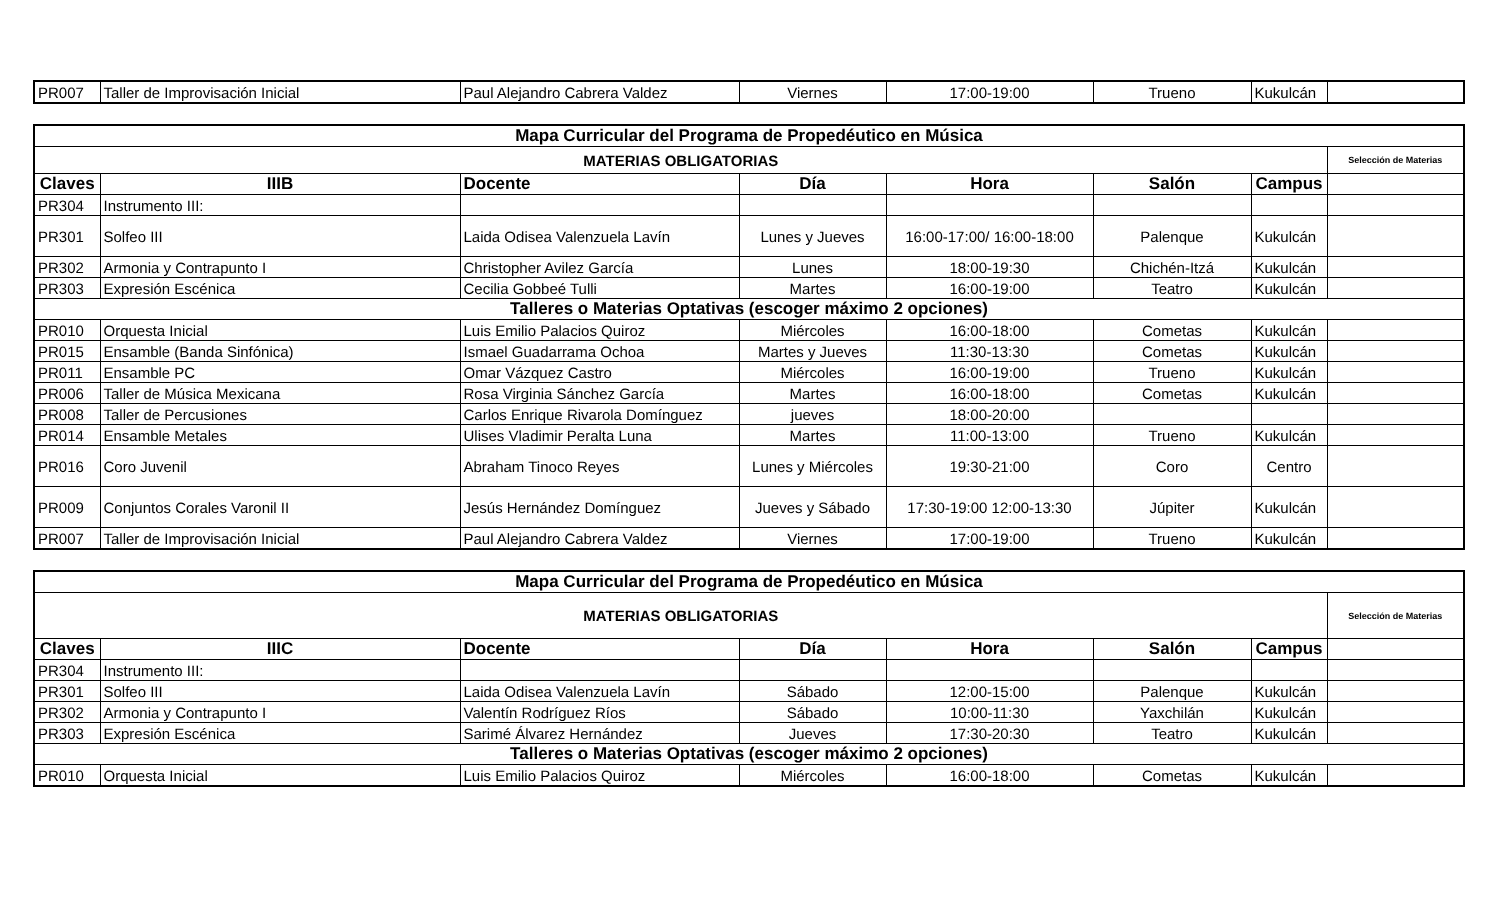| PR007 | Taller de Improvisación Inicial | Paul Alejandro Cabrera Valdez | Viernes | 17:00-19:00 | Trueno | Kukulcán | |
| Mapa Curricular del Programa de Propedéutico en Música | | | | | | | |
| MATERIAS OBLIGATORIAS | | | | | | | Selección de Materias |
| Claves | IIIB | Docente | Día | Hora | Salón | Campus | |
| PR304 | Instrumento III: | | | | | | |
| PR301 | Solfeo III | Laida Odisea Valenzuela Lavín | Lunes y Jueves | 16:00-17:00/ 16:00-18:00 | Palenque | Kukulcán | |
| PR302 | Armonia y Contrapunto I | Christopher Avilez García | Lunes | 18:00-19:30 | Chichén-Itzá | Kukulcán | |
| PR303 | Expresión Escénica | Cecilia Gobbeé Tulli | Martes | 16:00-19:00 | Teatro | Kukulcán | |
| Talleres o Materias Optativas (escoger máximo 2 opciones) | | | | | | | |
| PR010 | Orquesta Inicial | Luis Emilio Palacios Quiroz | Miércoles | 16:00-18:00 | Cometas | Kukulcán | |
| PR015 | Ensamble (Banda Sinfónica) | Ismael Guadarrama Ochoa | Martes y Jueves | 11:30-13:30 | Cometas | Kukulcán | |
| PR011 | Ensamble PC | Omar Vázquez Castro | Miércoles | 16:00-19:00 | Trueno | Kukulcán | |
| PR006 | Taller de Música Mexicana | Rosa Virginia Sánchez García | Martes | 16:00-18:00 | Cometas | Kukulcán | |
| PR008 | Taller de Percusiones | Carlos Enrique Rivarola Domínguez | jueves | 18:00-20:00 | | | |
| PR014 | Ensamble Metales | Ulises Vladimir Peralta Luna | Martes | 11:00-13:00 | Trueno | Kukulcán | |
| PR016 | Coro Juvenil | Abraham Tinoco Reyes | Lunes y Miércoles | 19:30-21:00 | Coro | Centro | |
| PR009 | Conjuntos Corales Varonil II | Jesús Hernández Domínguez | Jueves y Sábado | 17:30-19:00 12:00-13:30 | Júpiter | Kukulcán | |
| PR007 | Taller de Improvisación Inicial | Paul Alejandro Cabrera Valdez | Viernes | 17:00-19:00 | Trueno | Kukulcán | |
| Mapa Curricular del Programa de Propedéutico en Música | | | | | | | |
| MATERIAS OBLIGATORIAS | | | | | | | Selección de Materias |
| Claves | IIIC | Docente | Día | Hora | Salón | Campus | |
| PR304 | Instrumento III: | | | | | | |
| PR301 | Solfeo III | Laida Odisea Valenzuela Lavín | Sábado | 12:00-15:00 | Palenque | Kukulcán | |
| PR302 | Armonia y Contrapunto I | Valentín Rodríguez Ríos | Sábado | 10:00-11:30 | Yaxchilán | Kukulcán | |
| PR303 | Expresión Escénica | Sarimé Álvarez Hernández | Jueves | 17:30-20:30 | Teatro | Kukulcán | |
| Talleres o Materias Optativas (escoger máximo 2 opciones) | | | | | | | |
| PR010 | Orquesta Inicial | Luis Emilio Palacios Quiroz | Miércoles | 16:00-18:00 | Cometas | Kukulcán | |